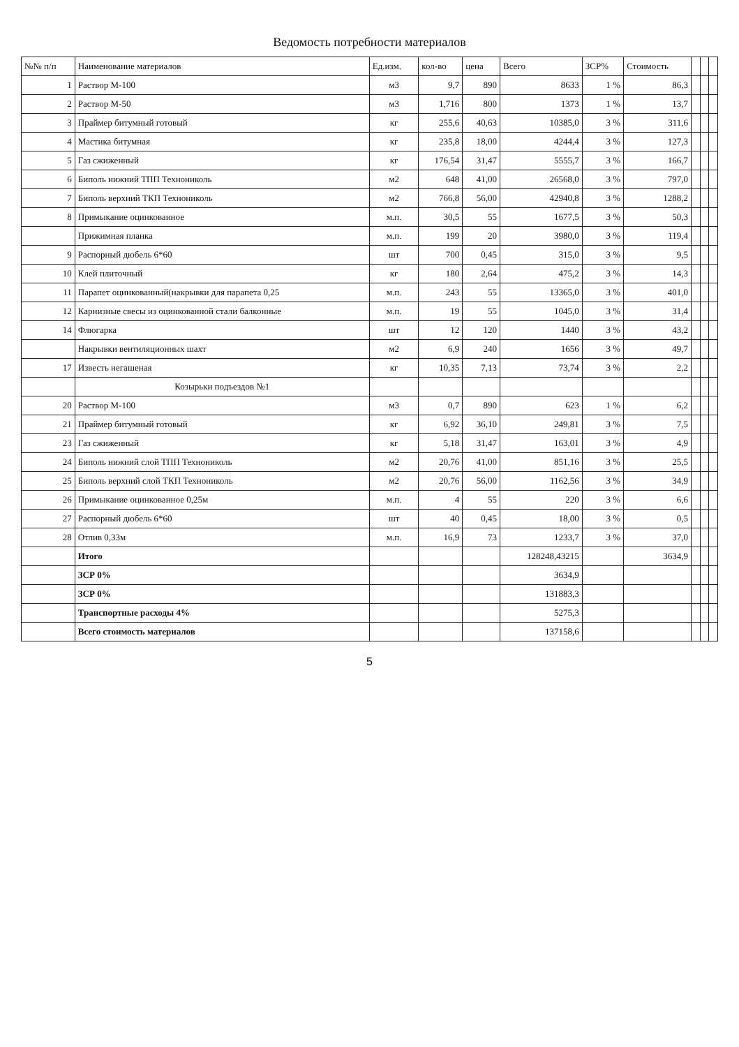Ведомость потребности материалов
| №№ п/п | Наименование материалов | Ед.изм. | кол-во | цена | Всего | ЗСР% | Стоимость | | | |
| --- | --- | --- | --- | --- | --- | --- | --- | --- | --- | --- |
| 1 | Раствор М-100 | м3 | 9,7 | 890 | 8633 | 1 % | 86,3 | | | |
| 2 | Раствор М-50 | м3 | 1,716 | 800 | 1373 | 1 % | 13,7 | | | |
| 3 | Праймер битумный готовый | кг | 255,6 | 40,63 | 10385,0 | 3 % | 311,6 | | | |
| 4 | Мастика битумная | кг | 235,8 | 18,00 | 4244,4 | 3 % | 127,3 | | | |
| 5 | Газ сжиженный | кг | 176,54 | 31,47 | 5555,7 | 3 % | 166,7 | | | |
| 6 | Биполь нижний ТПП Технониколь | м2 | 648 | 41,00 | 26568,0 | 3 % | 797,0 | | | |
| 7 | Биполь верхний ТКП Технониколь | м2 | 766,8 | 56,00 | 42940,8 | 3 % | 1288,2 | | | |
| 8 | Примыкание оцинкованное | м.п. | 30,5 | 55 | 1677,5 | 3 % | 50,3 | | | |
| | Прижимная планка | м.п. | 199 | 20 | 3980,0 | 3 % | 119,4 | | | |
| 9 | Распорный дюбель 6*60 | шт | 700 | 0,45 | 315,0 | 3 % | 9,5 | | | |
| 10 | Клей плиточный | кг | 180 | 2,64 | 475,2 | 3 % | 14,3 | | | |
| 11 | Парапет оцинкованный(накрывки для парапета 0,25 | м.п. | 243 | 55 | 13365,0 | 3 % | 401,0 | | | |
| 12 | Карнизные свесы из оцинкованной стали балконные | м.п. | 19 | 55 | 1045,0 | 3 % | 31,4 | | | |
| 14 | Флюгарка | шт | 12 | 120 | 1440 | 3 % | 43,2 | | | |
| | Накрывки вентиляционных шахт | м2 | 6,9 | 240 | 1656 | 3 % | 49,7 | | | |
| 17 | Известь негашеная | кг | 10,35 | 7,13 | 73,74 | 3 % | 2,2 | | | |
| | Козырьки подъездов №1 | | | | | | | | | |
| 20 | Раствор М-100 | м3 | 0,7 | 890 | 623 | 1 % | 6,2 | | | |
| 21 | Праймер битумный готовый | кг | 6,92 | 36,10 | 249,81 | 3 % | 7,5 | | | |
| 23 | Газ сжиженный | кг | 5,18 | 31,47 | 163,01 | 3 % | 4,9 | | | |
| 24 | Биполь нижний слой ТПП Технониколь | м2 | 20,76 | 41,00 | 851,16 | 3 % | 25,5 | | | |
| 25 | Биполь верхний слой ТКП Технониколь | м2 | 20,76 | 56,00 | 1162,56 | 3 % | 34,9 | | | |
| 26 | Примыкание оцинкованное 0,25м | м.п. | 4 | 55 | 220 | 3 % | 6,6 | | | |
| 27 | Распорный дюбель 6*60 | шт | 40 | 0,45 | 18,00 | 3 % | 0,5 | | | |
| 28 | Отлив 0,33м | м.п. | 16,9 | 73 | 1233,7 | 3 % | 37,0 | | | |
| | Итого | | | | 128248,43215 | | 3634,9 | | | |
| | ЗСР 0% | | | | 3634,9 | | | | | |
| | ЗСР 0% | | | | 131883,3 | | | | | |
| | Транспортные расходы 4% | | | | 5275,3 | | | | | |
| | Всего стоимость материалов | | | | 137158,6 | | | | | |
5